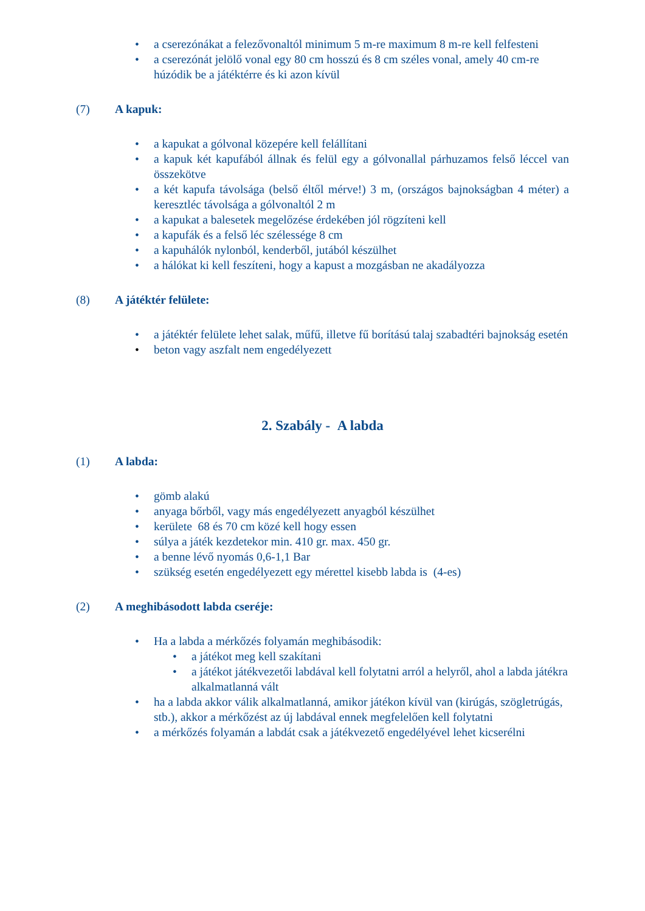• a cserezónákat a felezővonaltól minimum 5 m-re maximum 8 m-re kell felfesteni
• a cserezónát jelölő vonal egy 80 cm hosszú és 8 cm széles vonal, amely 40 cm-re húzódik be a játéktérre és ki azon kívül
(7) A kapuk:
• a kapukat a gólvonal közepére kell felállítani
• a kapuk két kapufából állnak és felül egy a gólvonallal párhuzamos felső léccel van összekötve
• a két kapufa távolsága (belső éltől mérve!) 3 m, (országos bajnokságban 4 méter) a keresztléc távolsága a gólvonaltól 2 m
• a kapukat a balesetek megelőzése érdekében jól rögzíteni kell
• a kapufák és a felső léc szélessége 8 cm
• a kapuhálók nylonból, kenderből, jutából készülhet
• a hálókat ki kell feszíteni, hogy a kapust a mozgásban ne akadályozza
(8) A játéktér felülete:
• a játéktér felülete lehet salak, műfű, illetve fű borítású talaj szabadtéri bajnokság esetén
• beton vagy aszfalt nem engedélyezett
2. Szabály - A labda
(1) A labda:
• gömb alakú
• anyaga bőrből, vagy más engedélyezett anyagból készülhet
• kerülete 68 és 70 cm közé kell hogy essen
• súlya a játék kezdetekor min. 410 gr. max. 450 gr.
• a benne lévő nyomás 0,6-1,1 Bar
• szükség esetén engedélyezett egy mérettel kisebb labda is (4-es)
(2) A meghibásodott labda cseréje:
• Ha a labda a mérkőzés folyamán meghibásodik:
• a játékot meg kell szakítani
• a játékot játékvezetői labdával kell folytatni arról a helyről, ahol a labda játékra alkalmatlanná vált
• ha a labda akkor válik alkalmatlanná, amikor játékon kívül van (kirúgás, szögletrúgás, stb.), akkor a mérkőzést az új labdával ennek megfelelően kell folytatni
• a mérkőzés folyamán a labdát csak a játékvezető engedélyével lehet kicserélni